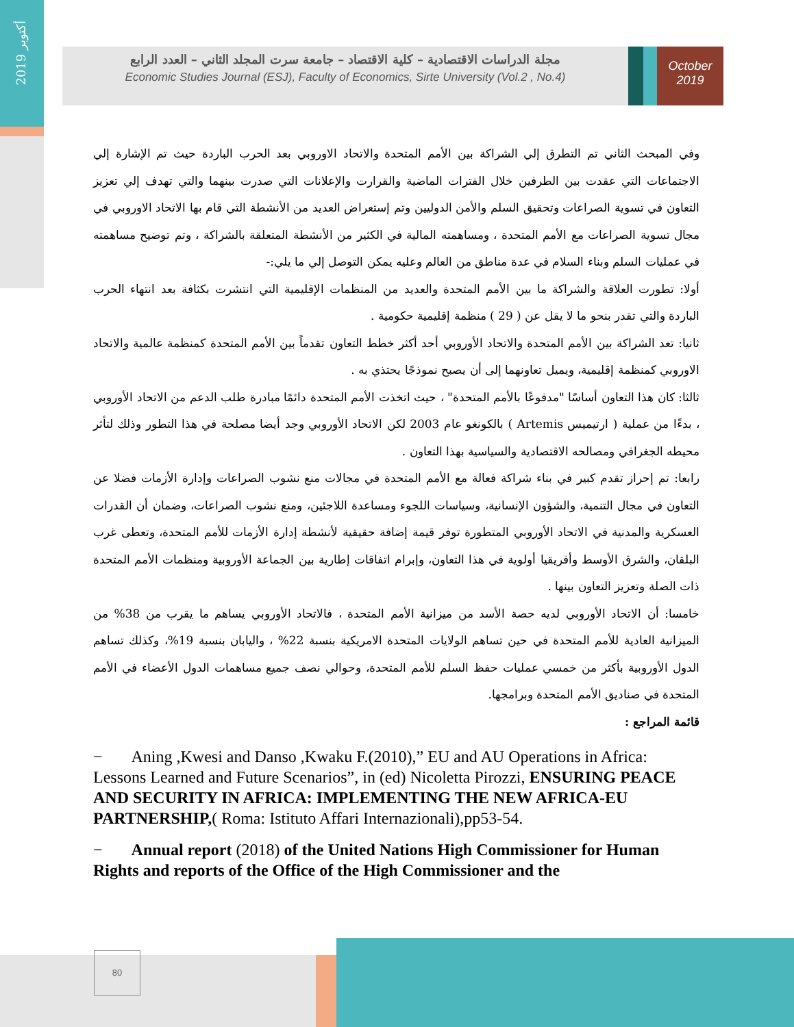أكتوبر 2019
مجلة الدراسات الاقتصادية – كلية الاقتصاد – جامعة سرت المجلد الثاني – العدد الرابع
Economic Studies Journal (ESJ), Faculty of Economics, Sirte University (Vol.2 , No.4)
October
2019
وفي المبحث الثاني تم التطرق إلي الشراكة بين الأمم المتحدة والاتحاد الاوروبي بعد الحرب الباردة حيث تم الإشارة إلي الاجتماعات التي عقدت بين الطرفين خلال الفترات الماضية والقرارت والإعلانات التي صدرت بينهما والتي تهدف إلي تعزيز التعاون في تسوية الصراعات وتحقيق السلم والأمن الدوليين وتم إستعراض العديد من الأنشطة التي قام بها الاتحاد الاوروبي في مجال تسوية الصراعات مع الأمم المتحدة ، ومساهمته المالية في الكثير من الأنشطة المتعلقة بالشراكة ، وتم توضيح مساهمته في عمليات السلم وبناء السلام في عدة مناطق من العالم وعليه يمكن التوصل إلي ما يلي:-
أولا: تطورت العلاقة والشراكة ما بين الأمم المتحدة والعديد من المنظمات الإقليمية التي انتشرت بكثافة بعد انتهاء الحرب الباردة والتي تقدر بنحو ما لا يقل عن ( 29 ) منظمة إقليمية حكومية .
ثانيا: تعد الشراكة بين الأمم المتحدة والاتحاد الأوروبي أحد أكثر خطط التعاون تقدماً بين الأمم المتحدة كمنظمة عالمية والاتحاد الاوروبي كمنظمة إقليمية، ويميل تعاونهما إلى أن يصبح نموذجًا يحتذي به .
ثالثا: كان هذا التعاون أساسًا "مدفوعًا بالأمم المتحدة" ، حيث اتخذت الأمم المتحدة دائمًا مبادرة طلب الدعم من الاتحاد الأوروبي ، بدءًا من عملية ( ارتيميس Artemis ) بالكونغو عام 2003 لكن الاتحاد الأوروبي وجد أيضا مصلحة في هذا التطور وذلك لتأثر محيطه الجغرافي ومصالحه الاقتصادية والسياسية بهذا التعاون .
رابعا: تم إحراز تقدم كبير في بناء شراكة فعالة مع الأمم المتحدة في مجالات منع نشوب الصراعات وإدارة الأزمات فضلا عن التعاون في مجال التنمية، والشؤون الإنسانية، وسياسات اللجوء ومساعدة اللاجئين، ومنع نشوب الصراعات، وضمان أن القدرات العسكرية والمدنية في الاتحاد الأوروبي المتطورة توفر قيمة إضافة حقيقية لأنشطة إدارة الأزمات للأمم المتحدة، وتعطى غرب البلقان، والشرق الأوسط وأفريقيا أولوية في هذا التعاون، وإبرام اتفاقات إطارية بين الجماعة الأوروبية ومنظمات الأمم المتحدة ذات الصلة وتعزيز التعاون بينها .
خامسا: أن الاتحاد الأوروبي لديه حصة الأسد من ميزانية الأمم المتحدة ، فالاتحاد الأوروبي يساهم ما يقرب من 38% من الميزانية العادية للأمم المتحدة في حين تساهم الولايات المتحدة الامريكية بنسبة 22% ، واليابان بنسبة 19%، وكذلك تساهم الدول الأوروبية بأكثر من خمسي عمليات حفظ السلم للأمم المتحدة، وحوالي نصف جميع مساهمات الدول الأعضاء في الأمم المتحدة في صناديق الأمم المتحدة وبرامجها.
قائمة المراجع :
− Aning ,Kwesi and Danso ,Kwaku F.(2010),” EU and AU Operations in Africa: Lessons Learned and Future Scenarios”, in (ed) Nicoletta Pirozzi, ENSURING PEACE AND SECURITY IN AFRICA: IMPLEMENTING THE NEW AFRICA-EU PARTNERSHIP,( Roma: Istituto Affari Internazionali),pp53-54.
− Annual report (2018) of the United Nations High Commissioner for Human Rights and reports of the Office of the High Commissioner and the
80